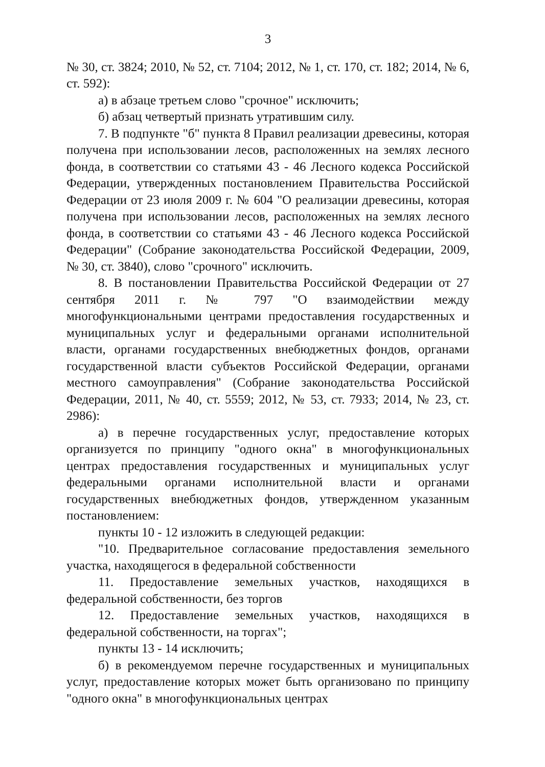3
№ 30, ст. 3824; 2010, № 52, ст. 7104; 2012, № 1, ст. 170, ст. 182; 2014, № 6, ст. 592):
а) в абзаце третьем слово "срочное" исключить;
б) абзац четвертый признать утратившим силу.
7. В подпункте "б" пункта 8 Правил реализации древесины, которая получена при использовании лесов, расположенных на землях лесного фонда, в соответствии со статьями 43 - 46 Лесного кодекса Российской Федерации, утвержденных постановлением Правительства Российской Федерации от 23 июля 2009 г. № 604 "О реализации древесины, которая получена при использовании лесов, расположенных на землях лесного фонда, в соответствии со статьями 43 - 46 Лесного кодекса Российской Федерации" (Собрание законодательства Российской Федерации, 2009, № 30, ст. 3840), слово "срочного" исключить.
8. В постановлении Правительства Российской Федерации от 27 сентября 2011 г. № 797 "О взаимодействии между многофункциональными центрами предоставления государственных и муниципальных услуг и федеральными органами исполнительной власти, органами государственных внебюджетных фондов, органами государственной власти субъектов Российской Федерации, органами местного самоуправления" (Собрание законодательства Российской Федерации, 2011, № 40, ст. 5559; 2012, № 53, ст. 7933; 2014, № 23, ст. 2986):
а) в перечне государственных услуг, предоставление которых организуется по принципу "одного окна" в многофункциональных центрах предоставления государственных и муниципальных услуг федеральными органами исполнительной власти и органами государственных внебюджетных фондов, утвержденном указанным постановлением:
пункты 10 - 12 изложить в следующей редакции:
"10. Предварительное согласование предоставления земельного участка, находящегося в федеральной собственности
11. Предоставление земельных участков, находящихся в федеральной собственности, без торгов
12. Предоставление земельных участков, находящихся в федеральной собственности, на торгах";
пункты 13 - 14 исключить;
б) в рекомендуемом перечне государственных и муниципальных услуг, предоставление которых может быть организовано по принципу "одного окна" в многофункциональных центрах